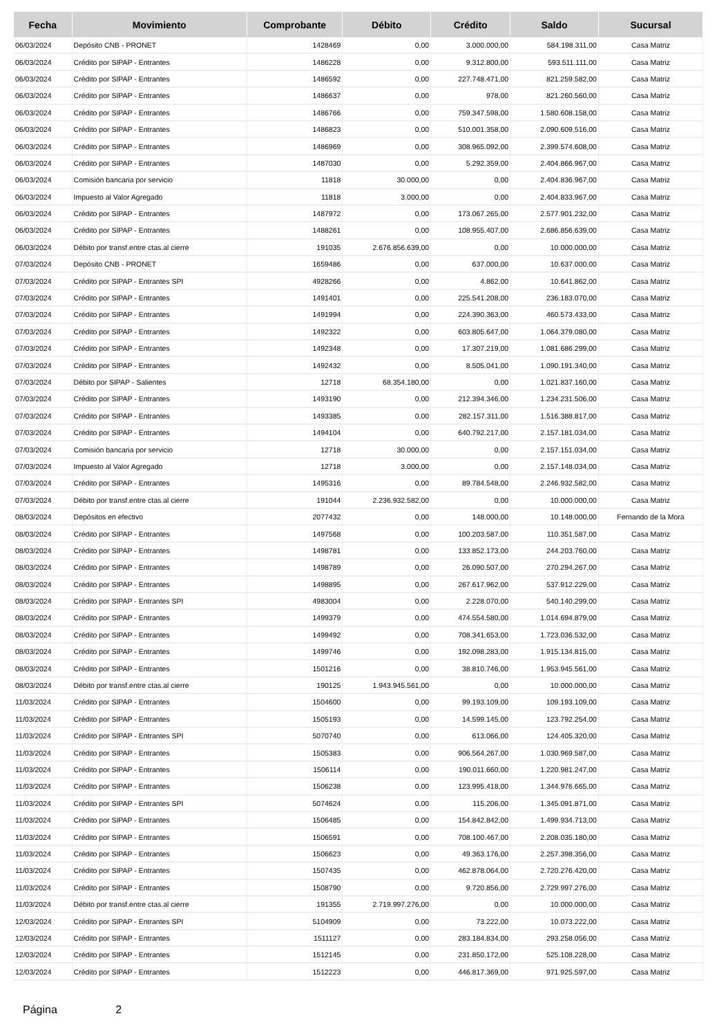| Fecha | Movimiento | Comprobante | Débito | Crédito | Saldo | Sucursal |
| --- | --- | --- | --- | --- | --- | --- |
| 06/03/2024 | Depósito CNB - PRONET | 1428469 | 0,00 | 3.000.000,00 | 584.198.311,00 | Casa Matriz |
| 06/03/2024 | Crédito por SIPAP - Entrantes | 1486228 | 0,00 | 9.312.800,00 | 593.511.111,00 | Casa Matriz |
| 06/03/2024 | Crédito por SIPAP - Entrantes | 1486592 | 0,00 | 227.748.471,00 | 821.259.582,00 | Casa Matriz |
| 06/03/2024 | Crédito por SIPAP - Entrantes | 1486637 | 0,00 | 978,00 | 821.260.560,00 | Casa Matriz |
| 06/03/2024 | Crédito por SIPAP - Entrantes | 1486766 | 0,00 | 759.347.598,00 | 1.580.608.158,00 | Casa Matriz |
| 06/03/2024 | Crédito por SIPAP - Entrantes | 1486823 | 0,00 | 510.001.358,00 | 2.090.609.516,00 | Casa Matriz |
| 06/03/2024 | Crédito por SIPAP - Entrantes | 1486969 | 0,00 | 308.965.092,00 | 2.399.574.608,00 | Casa Matriz |
| 06/03/2024 | Crédito por SIPAP - Entrantes | 1487030 | 0,00 | 5.292.359,00 | 2.404.866.967,00 | Casa Matriz |
| 06/03/2024 | Comisión bancaria por servicio | 11818 | 30.000,00 | 0,00 | 2.404.836.967,00 | Casa Matriz |
| 06/03/2024 | Impuesto al Valor Agregado | 11818 | 3.000,00 | 0,00 | 2.404.833.967,00 | Casa Matriz |
| 06/03/2024 | Crédito por SIPAP - Entrantes | 1487972 | 0,00 | 173.067.265,00 | 2.577.901.232,00 | Casa Matriz |
| 06/03/2024 | Crédito por SIPAP - Entrantes | 1488261 | 0,00 | 108.955.407,00 | 2.686.856.639,00 | Casa Matriz |
| 06/03/2024 | Débito por transf.entre ctas.al cierre | 191035 | 2.676.856.639,00 | 0,00 | 10.000.000,00 | Casa Matriz |
| 07/03/2024 | Depósito CNB - PRONET | 1659486 | 0,00 | 637.000,00 | 10.637.000,00 | Casa Matriz |
| 07/03/2024 | Crédito por SIPAP - Entrantes SPI | 4928266 | 0,00 | 4.862,00 | 10.641.862,00 | Casa Matriz |
| 07/03/2024 | Crédito por SIPAP - Entrantes | 1491401 | 0,00 | 225.541.208,00 | 236.183.070,00 | Casa Matriz |
| 07/03/2024 | Crédito por SIPAP - Entrantes | 1491994 | 0,00 | 224.390.363,00 | 460.573.433,00 | Casa Matriz |
| 07/03/2024 | Crédito por SIPAP - Entrantes | 1492322 | 0,00 | 603.805.647,00 | 1.064.379.080,00 | Casa Matriz |
| 07/03/2024 | Crédito por SIPAP - Entrantes | 1492348 | 0,00 | 17.307.219,00 | 1.081.686.299,00 | Casa Matriz |
| 07/03/2024 | Crédito por SIPAP - Entrantes | 1492432 | 0,00 | 8.505.041,00 | 1.090.191.340,00 | Casa Matriz |
| 07/03/2024 | Débito por SIPAP - Salientes | 12718 | 68.354.180,00 | 0,00 | 1.021.837.160,00 | Casa Matriz |
| 07/03/2024 | Crédito por SIPAP - Entrantes | 1493190 | 0,00 | 212.394.346,00 | 1.234.231.506,00 | Casa Matriz |
| 07/03/2024 | Crédito por SIPAP - Entrantes | 1493385 | 0,00 | 282.157.311,00 | 1.516.388.817,00 | Casa Matriz |
| 07/03/2024 | Crédito por SIPAP - Entrantes | 1494104 | 0,00 | 640.792.217,00 | 2.157.181.034,00 | Casa Matriz |
| 07/03/2024 | Comisión bancaria por servicio | 12718 | 30.000,00 | 0,00 | 2.157.151.034,00 | Casa Matriz |
| 07/03/2024 | Impuesto al Valor Agregado | 12718 | 3.000,00 | 0,00 | 2.157.148.034,00 | Casa Matriz |
| 07/03/2024 | Crédito por SIPAP - Entrantes | 1495316 | 0,00 | 89.784.548,00 | 2.246.932.582,00 | Casa Matriz |
| 07/03/2024 | Débito por transf.entre ctas.al cierre | 191044 | 2.236.932.582,00 | 0,00 | 10.000.000,00 | Casa Matriz |
| 08/03/2024 | Depósitos en efectivo | 2077432 | 0,00 | 148.000,00 | 10.148.000,00 | Fernando de la Mora |
| 08/03/2024 | Crédito por SIPAP - Entrantes | 1497568 | 0,00 | 100.203.587,00 | 110.351.587,00 | Casa Matriz |
| 08/03/2024 | Crédito por SIPAP - Entrantes | 1498781 | 0,00 | 133.852.173,00 | 244.203.760,00 | Casa Matriz |
| 08/03/2024 | Crédito por SIPAP - Entrantes | 1498789 | 0,00 | 26.090.507,00 | 270.294.267,00 | Casa Matriz |
| 08/03/2024 | Crédito por SIPAP - Entrantes | 1498895 | 0,00 | 267.617.962,00 | 537.912.229,00 | Casa Matriz |
| 08/03/2024 | Crédito por SIPAP - Entrantes SPI | 4983004 | 0,00 | 2.228.070,00 | 540.140.299,00 | Casa Matriz |
| 08/03/2024 | Crédito por SIPAP - Entrantes | 1499379 | 0,00 | 474.554.580,00 | 1.014.694.879,00 | Casa Matriz |
| 08/03/2024 | Crédito por SIPAP - Entrantes | 1499492 | 0,00 | 708.341.653,00 | 1.723.036.532,00 | Casa Matriz |
| 08/03/2024 | Crédito por SIPAP - Entrantes | 1499746 | 0,00 | 192.098.283,00 | 1.915.134.815,00 | Casa Matriz |
| 08/03/2024 | Crédito por SIPAP - Entrantes | 1501216 | 0,00 | 38.810.746,00 | 1.953.945.561,00 | Casa Matriz |
| 08/03/2024 | Débito por transf.entre ctas.al cierre | 190125 | 1.943.945.561,00 | 0,00 | 10.000.000,00 | Casa Matriz |
| 11/03/2024 | Crédito por SIPAP - Entrantes | 1504600 | 0,00 | 99.193.109,00 | 109.193.109,00 | Casa Matriz |
| 11/03/2024 | Crédito por SIPAP - Entrantes | 1505193 | 0,00 | 14.599.145,00 | 123.792.254,00 | Casa Matriz |
| 11/03/2024 | Crédito por SIPAP - Entrantes SPI | 5070740 | 0,00 | 613.066,00 | 124.405.320,00 | Casa Matriz |
| 11/03/2024 | Crédito por SIPAP - Entrantes | 1505383 | 0,00 | 906.564.267,00 | 1.030.969.587,00 | Casa Matriz |
| 11/03/2024 | Crédito por SIPAP - Entrantes | 1506114 | 0,00 | 190.011.660,00 | 1.220.981.247,00 | Casa Matriz |
| 11/03/2024 | Crédito por SIPAP - Entrantes | 1506238 | 0,00 | 123.995.418,00 | 1.344.976.665,00 | Casa Matriz |
| 11/03/2024 | Crédito por SIPAP - Entrantes SPI | 5074624 | 0,00 | 115.206,00 | 1.345.091.871,00 | Casa Matriz |
| 11/03/2024 | Crédito por SIPAP - Entrantes | 1506485 | 0,00 | 154.842.842,00 | 1.499.934.713,00 | Casa Matriz |
| 11/03/2024 | Crédito por SIPAP - Entrantes | 1506591 | 0,00 | 708.100.467,00 | 2.208.035.180,00 | Casa Matriz |
| 11/03/2024 | Crédito por SIPAP - Entrantes | 1506623 | 0,00 | 49.363.176,00 | 2.257.398.356,00 | Casa Matriz |
| 11/03/2024 | Crédito por SIPAP - Entrantes | 1507435 | 0,00 | 462.878.064,00 | 2.720.276.420,00 | Casa Matriz |
| 11/03/2024 | Crédito por SIPAP - Entrantes | 1508790 | 0,00 | 9.720.856,00 | 2.729.997.276,00 | Casa Matriz |
| 11/03/2024 | Débito por transf.entre ctas.al cierre | 191355 | 2.719.997.276,00 | 0,00 | 10.000.000,00 | Casa Matriz |
| 12/03/2024 | Crédito por SIPAP - Entrantes SPI | 5104909 | 0,00 | 73.222,00 | 10.073.222,00 | Casa Matriz |
| 12/03/2024 | Crédito por SIPAP - Entrantes | 1511127 | 0,00 | 283.184.834,00 | 293.258.056,00 | Casa Matriz |
| 12/03/2024 | Crédito por SIPAP - Entrantes | 1512145 | 0,00 | 231.850.172,00 | 525.108.228,00 | Casa Matriz |
| 12/03/2024 | Crédito por SIPAP - Entrantes | 1512223 | 0,00 | 446.817.369,00 | 971.925.597,00 | Casa Matriz |
Página 2